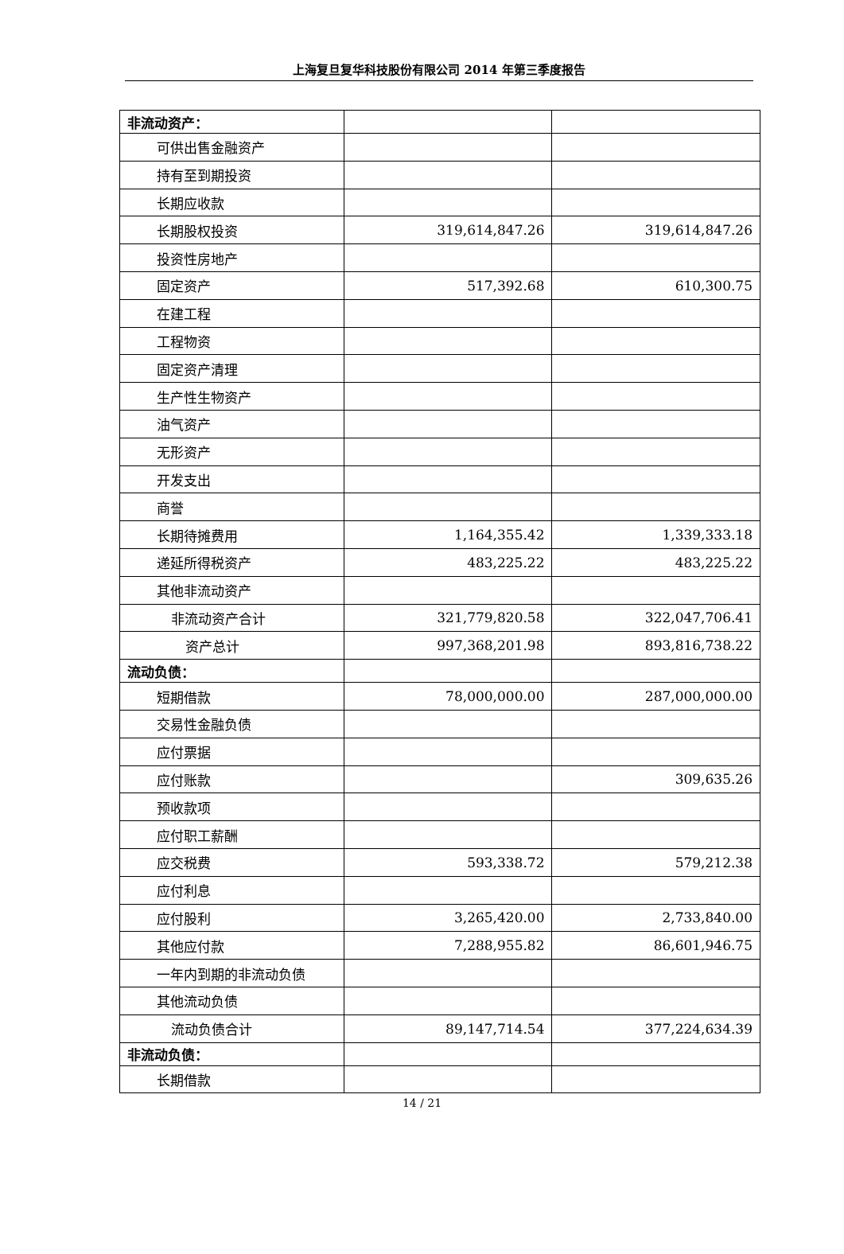上海复旦复华科技股份有限公司 2014 年第三季度报告
| 非流动资产： | | |
| 可供出售金融资产 | | |
| 持有至到期投资 | | |
| 长期应收款 | | |
| 长期股权投资 | 319,614,847.26 | 319,614,847.26 |
| 投资性房地产 | | |
| 固定资产 | 517,392.68 | 610,300.75 |
| 在建工程 | | |
| 工程物资 | | |
| 固定资产清理 | | |
| 生产性生物资产 | | |
| 油气资产 | | |
| 无形资产 | | |
| 开发支出 | | |
| 商誉 | | |
| 长期待摊费用 | 1,164,355.42 | 1,339,333.18 |
| 递延所得税资产 | 483,225.22 | 483,225.22 |
| 其他非流动资产 | | |
| 非流动资产合计 | 321,779,820.58 | 322,047,706.41 |
| 资产总计 | 997,368,201.98 | 893,816,738.22 |
| 流动负债： | | |
| 短期借款 | 78,000,000.00 | 287,000,000.00 |
| 交易性金融负债 | | |
| 应付票据 | | |
| 应付账款 | | 309,635.26 |
| 预收款项 | | |
| 应付职工薪酬 | | |
| 应交税费 | 593,338.72 | 579,212.38 |
| 应付利息 | | |
| 应付股利 | 3,265,420.00 | 2,733,840.00 |
| 其他应付款 | 7,288,955.82 | 86,601,946.75 |
| 一年内到期的非流动负债 | | |
| 其他流动负债 | | |
| 流动负债合计 | 89,147,714.54 | 377,224,634.39 |
| 非流动负债： | | |
| 长期借款 | | |
14 / 21